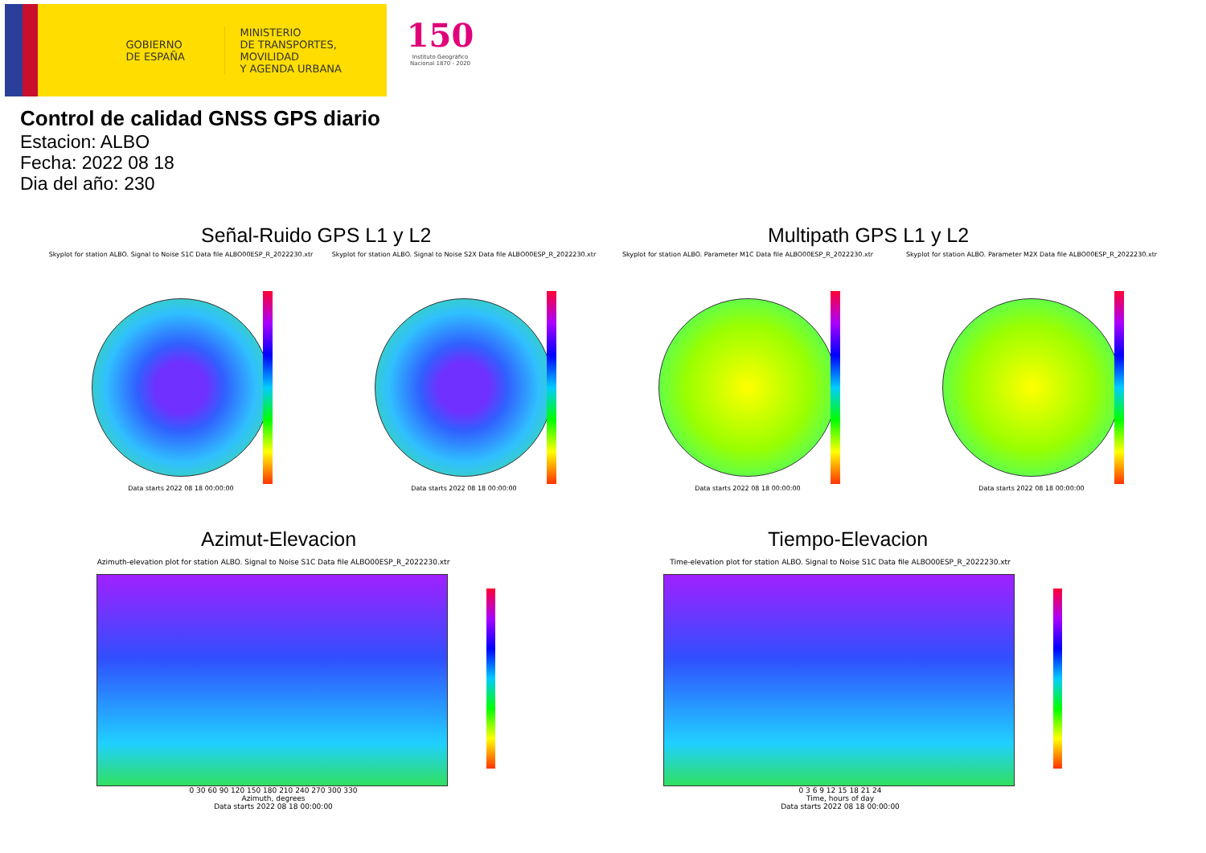GOBIERNO DE ESPAÑA
MINISTERIO
DE TRANSPORTES, MOVILIDAD
Y AGENDA URBANA
150
Instituto Geográfico Nacional 1870 - 2020
Control de calidad GNSS GPS diario
Estacion: ALBO
Fecha: 2022 08 18
Dia del año: 230
Señal-Ruido GPS L1 y L2 Multipath GPS L1 y L2
Skyplot for station ALBO. Signal to Noise S1C Data file ALBO00ESP_R_2022230.xtr
Data starts 2022 08 18 00:00:00
Skyplot for station ALBO. Signal to Noise S2X Data file ALBO00ESP_R_2022230.xtr
Data starts 2022 08 18 00:00:00
Skyplot for station ALBO. Parameter M1C Data file ALBO00ESP_R_2022230.xtr
Data starts 2022 08 18 00:00:00
Skyplot for station ALBO. Parameter M2X Data file ALBO00ESP_R_2022230.xtr
Data starts 2022 08 18 00:00:00
Azimut-Elevacion Tiempo-Elevacion
Azimuth-elevation plot for station ALBO. Signal to Noise S1C Data file ALBO00ESP_R_2022230.xtr
0 30 60 90 120 150 180 210 240 270 300 330
Azimuth, degrees
Data starts 2022 08 18 00:00:00
Time-elevation plot for station ALBO. Signal to Noise S1C Data file ALBO00ESP_R_2022230.xtr
0 3 6 9 12 15 18 21 24
Time, hours of day
Data starts 2022 08 18 00:00:00